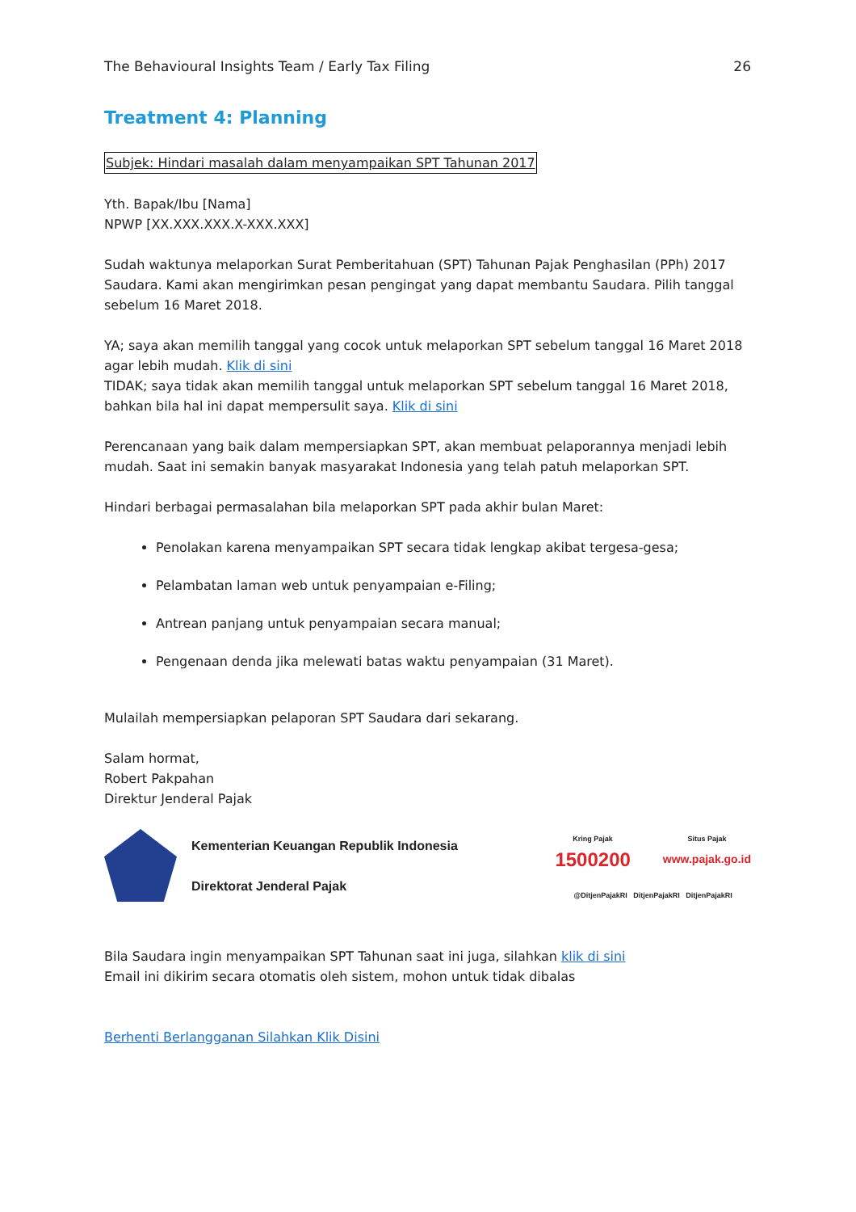The Behavioural Insights Team / Early Tax Filing 26
Treatment 4: Planning
Subjek: Hindari masalah dalam menyampaikan SPT Tahunan 2017
Yth. Bapak/Ibu [Nama]
NPWP [XX.XXX.XXX.X-XXX.XXX]
Sudah waktunya melaporkan Surat Pemberitahuan (SPT) Tahunan Pajak Penghasilan (PPh) 2017 Saudara. Kami akan mengirimkan pesan pengingat yang dapat membantu Saudara. Pilih tanggal sebelum 16 Maret 2018.
YA; saya akan memilih tanggal yang cocok untuk melaporkan SPT sebelum tanggal 16 Maret 2018 agar lebih mudah. Klik di sini
TIDAK; saya tidak akan memilih tanggal untuk melaporkan SPT sebelum tanggal 16 Maret 2018, bahkan bila hal ini dapat mempersulit saya. Klik di sini
Perencanaan yang baik dalam mempersiapkan SPT, akan membuat pelaporannya menjadi lebih mudah. Saat ini semakin banyak masyarakat Indonesia yang telah patuh melaporkan SPT.
Hindari berbagai permasalahan bila melaporkan SPT pada akhir bulan Maret:
Penolakan karena menyampaikan SPT secara tidak lengkap akibat tergesa-gesa;
Pelambatan laman web untuk penyampaian e-Filing;
Antrean panjang untuk penyampaian secara manual;
Pengenaan denda jika melewati batas waktu penyampaian (31 Maret).
Mulailah mempersiapkan pelaporan SPT Saudara dari sekarang.
Salam hormat,
Robert Pakpahan
Direktur Jenderal Pajak
Kementerian Keuangan Republik Indonesia
Direktorat Jenderal Pajak
Kring Pajak
1500200
Situs Pajak
www.pajak.go.id
@DitjenPajakRI DitjenPajakRI DitjenPajakRI
Bila Saudara ingin menyampaikan SPT Tahunan saat ini juga, silahkan klik di sini
Email ini dikirim secara otomatis oleh sistem, mohon untuk tidak dibalas
Berhenti Berlangganan Silahkan Klik Disini